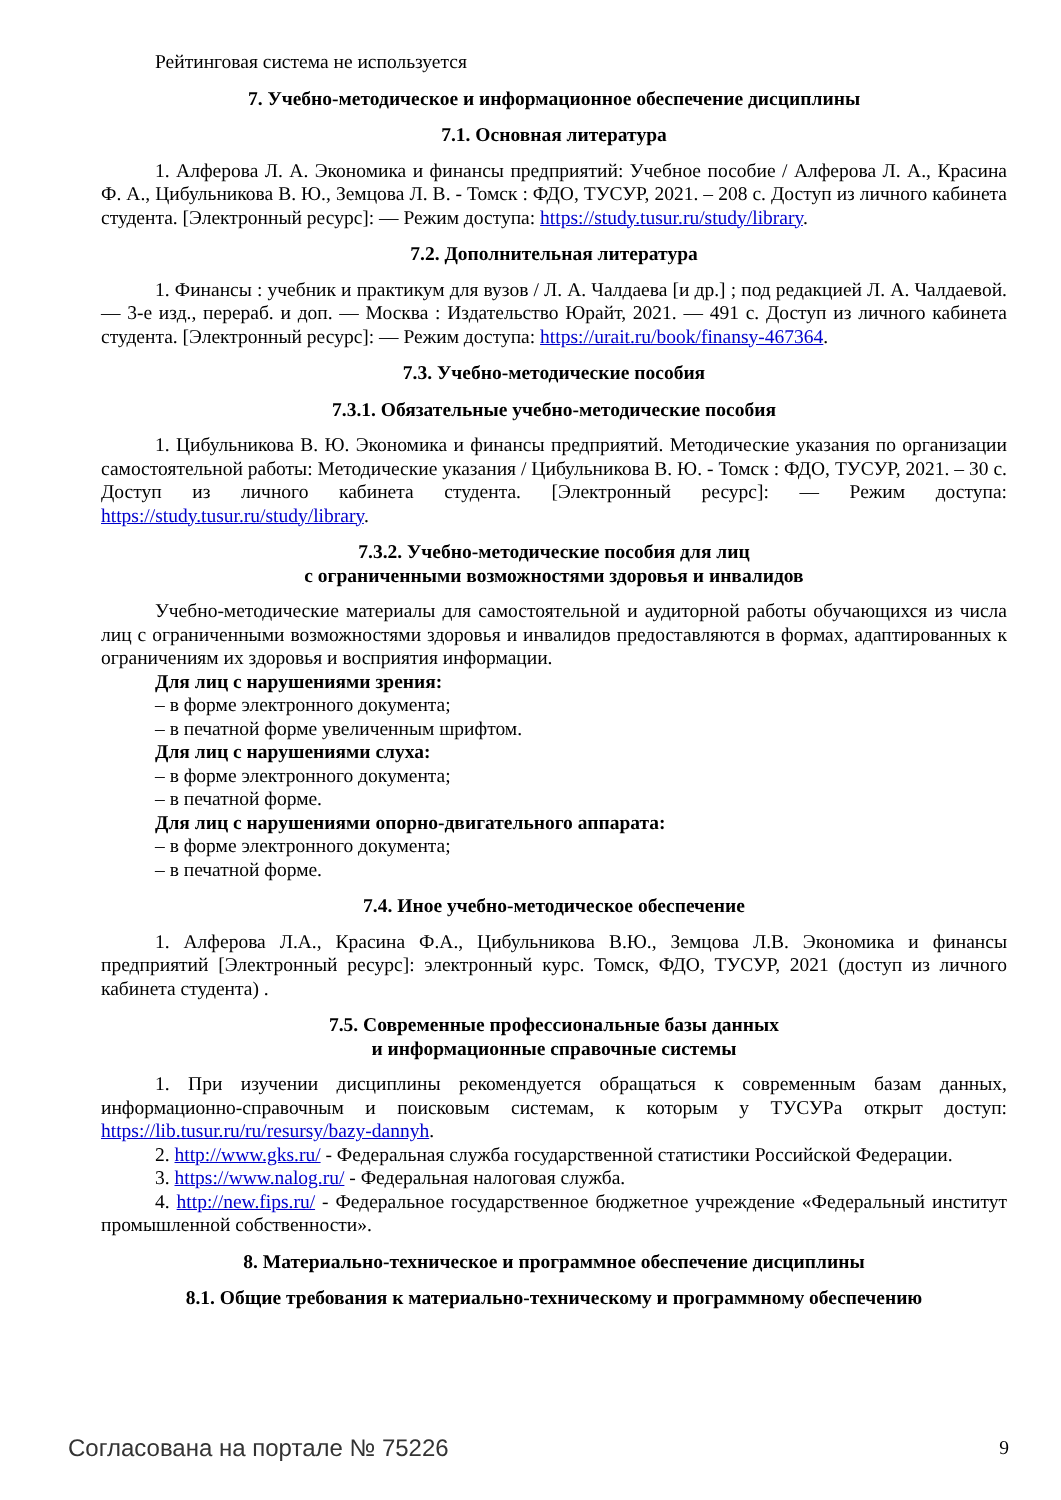Рейтинговая система не используется
7. Учебно-методическое и информационное обеспечение дисциплины
7.1. Основная литература
1. Алферова Л. А. Экономика и финансы предприятий: Учебное пособие / Алферова Л. А., Красина Ф. А., Цибульникова В. Ю., Земцова Л. В. - Томск : ФДО, ТУСУР, 2021. – 208 с. Доступ из личного кабинета студента. [Электронный ресурс]: — Режим доступа: https://study.tusur.ru/study/library.
7.2. Дополнительная литература
1. Финансы : учебник и практикум для вузов / Л. А. Чалдаева [и др.] ; под редакцией Л. А. Чалдаевой. — 3-е изд., перераб. и доп. — Москва : Издательство Юрайт, 2021. — 491 с. Доступ из личного кабинета студента. [Электронный ресурс]: — Режим доступа: https://urait.ru/book/finansy-467364.
7.3. Учебно-методические пособия
7.3.1. Обязательные учебно-методические пособия
1. Цибульникова В. Ю. Экономика и финансы предприятий. Методические указания по организации самостоятельной работы: Методические указания / Цибульникова В. Ю. - Томск : ФДО, ТУСУР, 2021. – 30 с. Доступ из личного кабинета студента. [Электронный ресурс]: — Режим доступа: https://study.tusur.ru/study/library.
7.3.2. Учебно-методические пособия для лиц
с ограниченными возможностями здоровья и инвалидов
Учебно-методические материалы для самостоятельной и аудиторной работы обучающихся из числа лиц с ограниченными возможностями здоровья и инвалидов предоставляются в формах, адаптированных к ограничениям их здоровья и восприятия информации.
Для лиц с нарушениями зрения:
– в форме электронного документа;
– в печатной форме увеличенным шрифтом.
Для лиц с нарушениями слуха:
– в форме электронного документа;
– в печатной форме.
Для лиц с нарушениями опорно-двигательного аппарата:
– в форме электронного документа;
– в печатной форме.
7.4. Иное учебно-методическое обеспечение
1. Алферова Л.А., Красина Ф.А., Цибульникова В.Ю., Земцова Л.В. Экономика и финансы предприятий [Электронный ресурс]: электронный курс. Томск, ФДО, ТУСУР, 2021 (доступ из личного кабинета студента) .
7.5. Современные профессиональные базы данных
и информационные справочные системы
1. При изучении дисциплины рекомендуется обращаться к современным базам данных, информационно-справочным и поисковым системам, к которым у ТУСУРа открыт доступ: https://lib.tusur.ru/ru/resursy/bazy-dannyh.
2. http://www.gks.ru/ - Федеральная служба государственной статистики Российской Федерации.
3. https://www.nalog.ru/ - Федеральная налоговая служба.
4. http://new.fips.ru/ - Федеральное государственное бюджетное учреждение «Федеральный институт промышленной собственности».
8. Материально-техническое и программное обеспечение дисциплины
8.1. Общие требования к материально-техническому и программному обеспечению
Согласована на портале № 75226 9